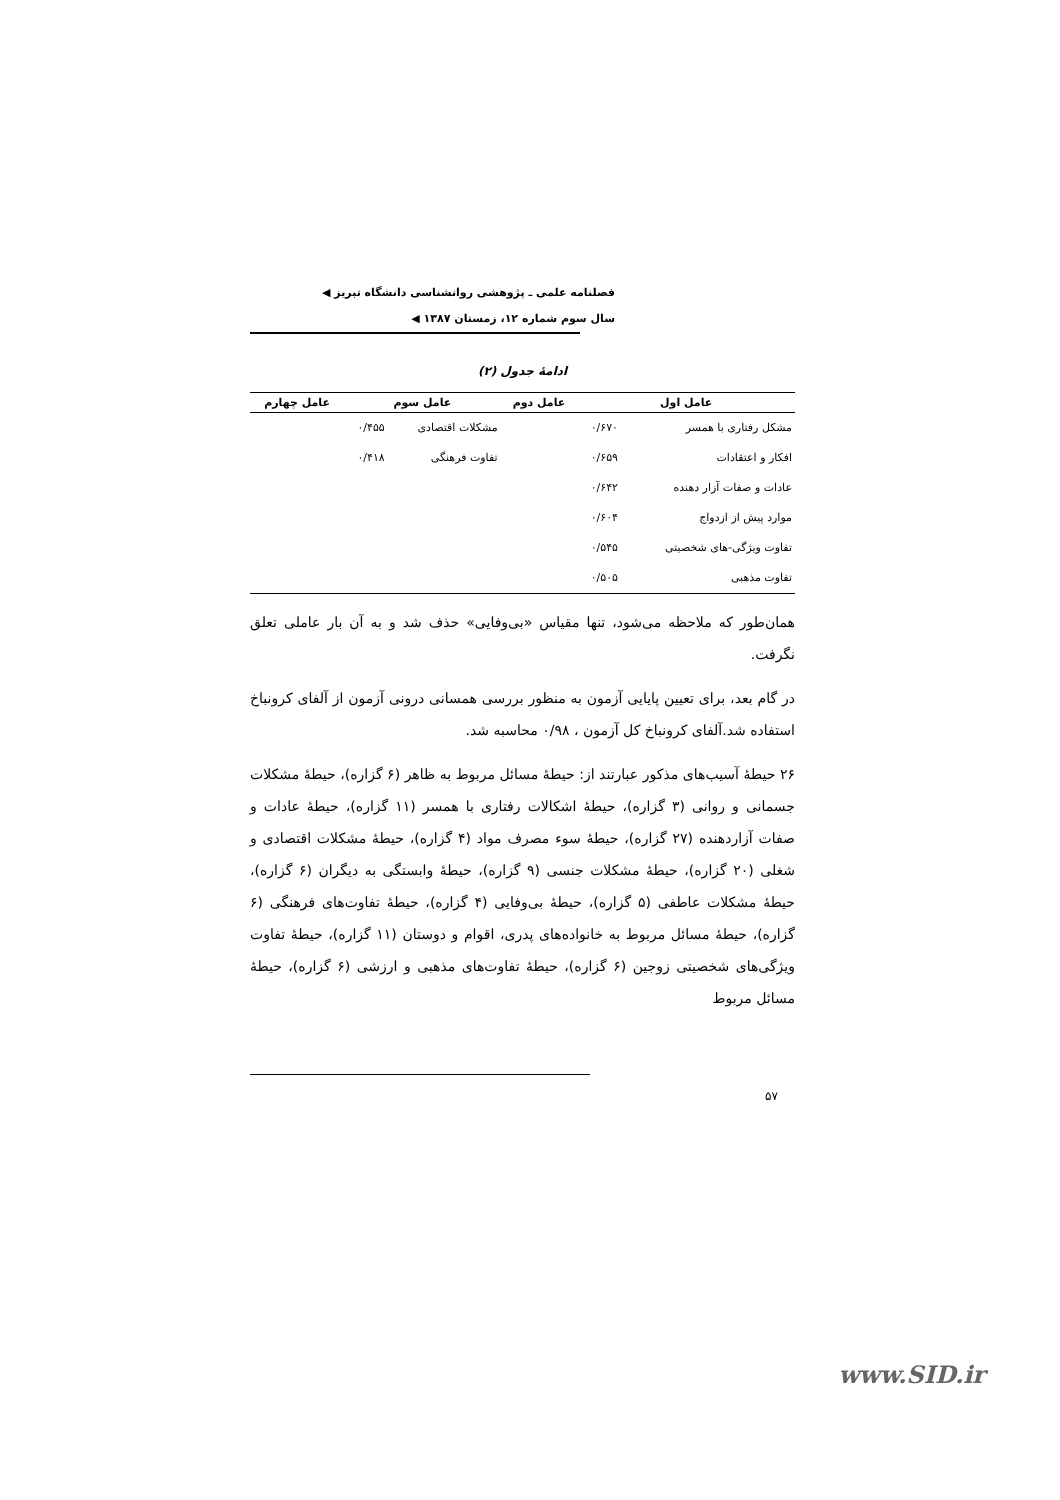فصلنامه علمی ـ پژوهشی روانشناسی دانشگاه تبریز ◀
سال سوم شماره ۱۲، زمستان ۱۳۸۷ ◀
ادامهٔ جدول (۲)
| عامل اول | | عامل دوم | عامل سوم | | عامل چهارم |
| --- | --- | --- | --- | --- | --- |
| مشکل رفتاری با همسر | ۰/۶۷۰ | | مشکلات اقتصادی | ۰/۴۵۵ | |
| افکار و اعتقادات | ۰/۶۵۹ | | تفاوت فرهنگی | ۰/۴۱۸ | |
| عادات و صفات آزار دهنده | ۰/۶۴۲ | | | | |
| موارد پیش از ازدواج | ۰/۶۰۴ | | | | |
| تفاوت ویژگی-های شخصیتی | ۰/۵۴۵ | | | | |
| تفاوت مذهبی | ۰/۵۰۵ | | | | |
همان‌طور که ملاحظه می‌شود، تنها مقیاس «بی‌وفایی» حذف شد و به آن بار عاملی تعلق نگرفت.
در گام بعد، برای تعیین پایایی آزمون به منظور بررسی همسانی درونی آزمون از آلفای کرونباخ استفاده شد.آلفای کرونباخ کل آزمون ، ۰/۹۸ محاسبه شد.
۲۶ حیطهٔ آسیب‌های مذکور عبارتند از: حیطهٔ مسائل مربوط به ظاهر (۶ گزاره)، حیطهٔ مشکلات جسمانی و روانی (۳ گزاره)، حیطهٔ اشکالات رفتاری با همسر (۱۱ گزاره)، حیطهٔ عادات و صفات آزاردهنده (۲۷ گزاره)، حیطهٔ سوء مصرف مواد (۴ گزاره)، حیطهٔ مشکلات اقتصادی و شغلی (۲۰ گزاره)، حیطهٔ مشکلات جنسی (۹ گزاره)، حیطهٔ وابستگی به دیگران (۶ گزاره)، حیطهٔ مشکلات عاطفی (۵ گزاره)، حیطهٔ بی‌وفایی (۴ گزاره)، حیطهٔ تفاوت‌های فرهنگی (۶ گزاره)، حیطهٔ مسائل مربوط به خانواده‌های پدری، اقوام و دوستان (۱۱ گزاره)، حیطهٔ تفاوت ویژگی‌های شخصیتی زوجین (۶ گزاره)، حیطهٔ تفاوت‌های مذهبی و ارزشی (۶ گزاره)، حیطهٔ مسائل مربوط
۵۷
www.SID.ir